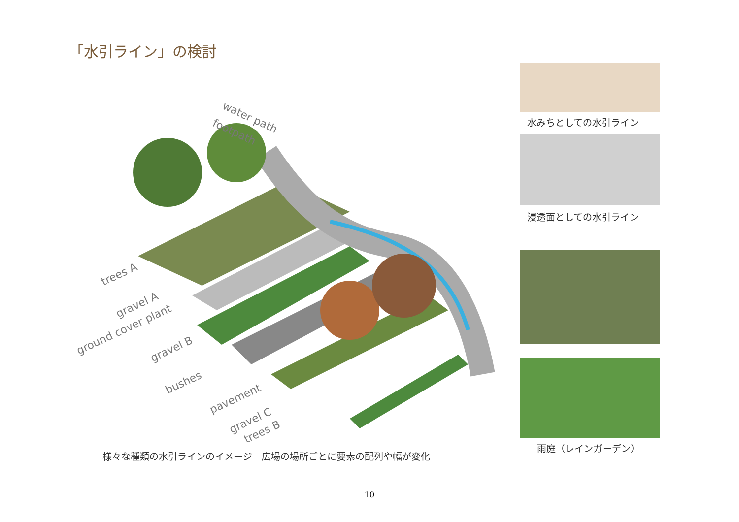「水引ライン」の検討
water path
footpath
trees A
gravel A
ground cover plant
gravel B
bushes
pavement
gravel C
trees B
様々な種類の水引ラインのイメージ　広場の場所ごとに要素の配列や幅が変化
水みちとしての水引ライン
浸透面としての水引ライン
雨庭（レインガーデン）
10